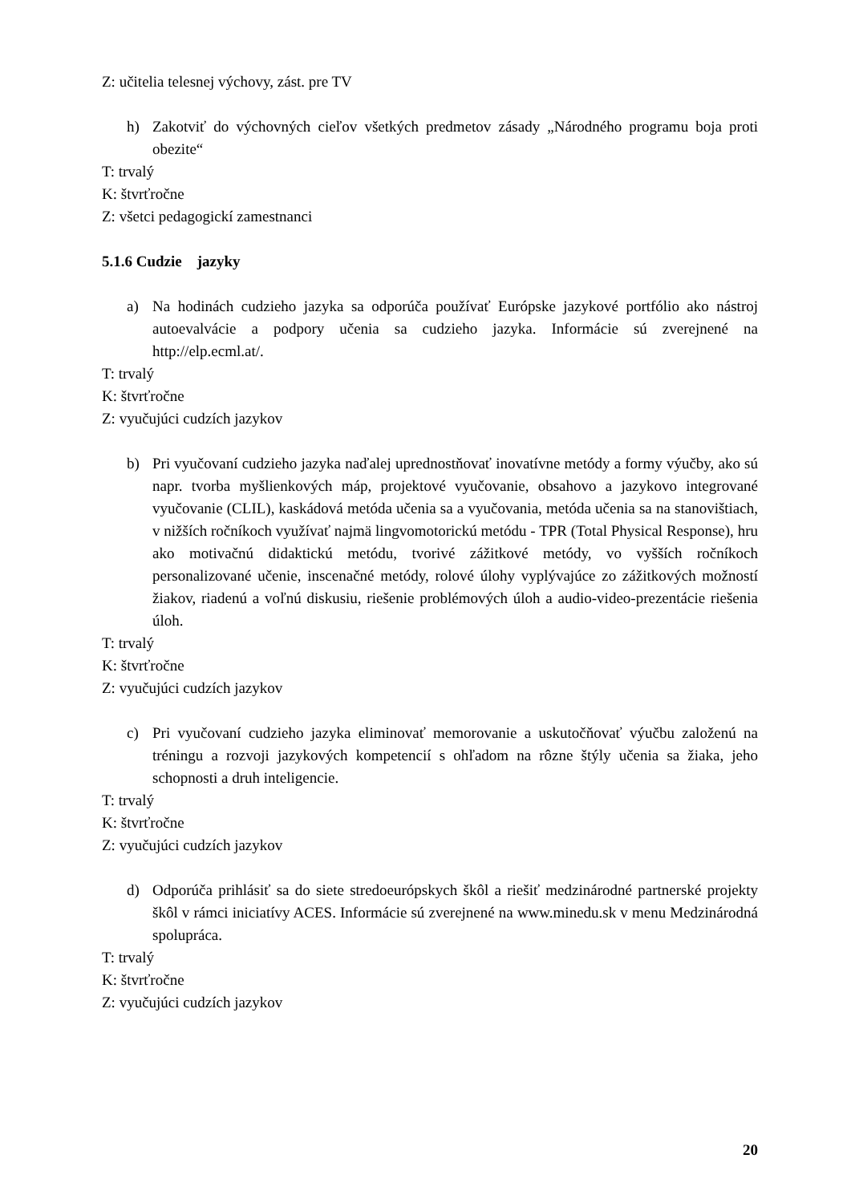Z: učitelia telesnej výchovy, zást. pre TV
h) Zakotviť do výchovných cieľov všetkých predmetov zásady „Národného programu boja proti obezite“
T: trvalý
K: štvrťročne
Z: všetci pedagogickí zamestnanci
5.1.6 Cudzie jazyky
a) Na hodinách cudzieho jazyka sa odporúča používať Európske jazykové portfólio ako nástroj autoevalvácie a podpory učenia sa cudzieho jazyka. Informácie sú zverejnené na http://elp.ecml.at/.
T: trvalý
K: štvrťročne
Z: vyučujúci cudzích jazykov
b) Pri vyučovaní cudzieho jazyka naďalej uprednostňovať inovatívne metódy a formy výučby, ako sú napr. tvorba myšlienkových máp, projektové vyučovanie, obsahovo a jazykovo integrované vyučovanie (CLIL), kaskádová metóda učenia sa a vyučovania, metóda učenia sa na stanovištiach, v nižších ročníkoch využívať najmä lingvomotorickú metódu - TPR (Total Physical Response), hru ako motivačnú didaktickú metódu, tvorivé zážitkové metódy, vo vyšších ročníkoch personalizované učenie, inscenačné metódy, rolové úlohy vyplývajúce zo zážitkových možností žiakov, riadenú a voľnú diskusiu, riešenie problémových úloh a audio-video-prezentácie riešenia úloh.
T: trvalý
K: štvrťročne
Z: vyučujúci cudzích jazykov
c) Pri vyučovaní cudzieho jazyka eliminovať memorovanie a uskutočňovať výučbu založenú na tréningu a rozvoji jazykových kompetencií s ohľadom na rôzne štýly učenia sa žiaka, jeho schopnosti a druh inteligencie.
T: trvalý
K: štvrťročne
Z: vyučujúci cudzích jazykov
d) Odporúča prihlásiť sa do siete stredoeurópskych škôl a riešiť medzinárodné partnerské projekty škôl v rámci iniciatívy ACES. Informácie sú zverejnené na www.minedu.sk v menu Medzinárodná spolupráca.
T: trvalý
K: štvrťročne
Z: vyučujúci cudzích jazykov
20